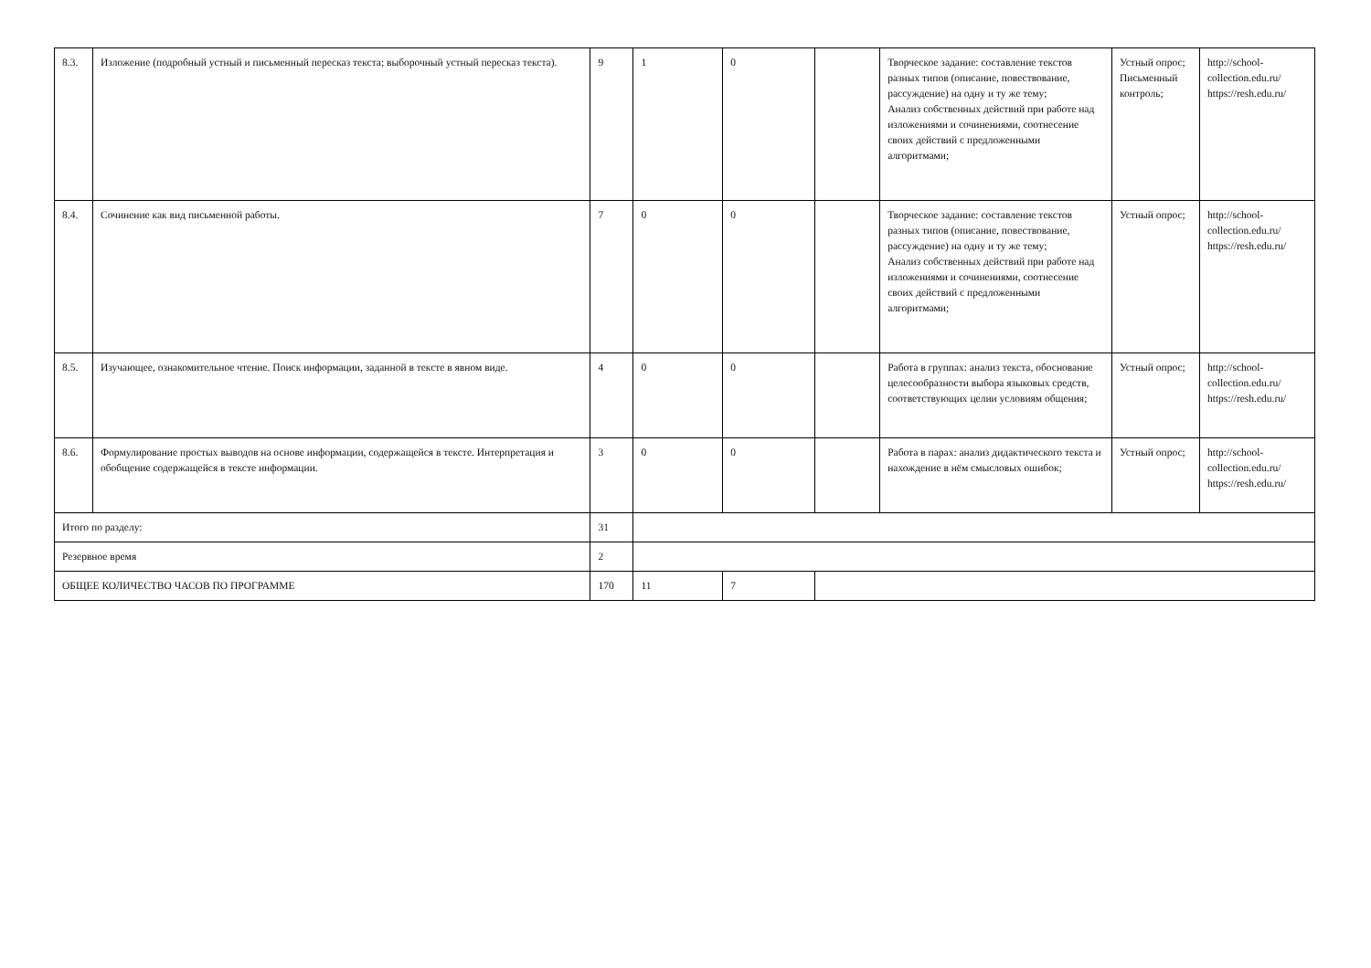| 8.3. | Изложение (подробный устный и письменный пересказ текста; выборочный устный пересказ текста). | 9 | 1 | 0 | | Творческое задание: составление текстов разных типов (описание, повествование, рассуждение) на одну и ту же тему; Анализ собственных действий при работе над изложениями и сочинениями, соотнесение своих действий с предложенными алгоритмами; | Устный опрос; Письменный контроль; | http://school-collection.edu.ru/ https://resh.edu.ru/ |
| 8.4. | Сочинение как вид письменной работы. | 7 | 0 | 0 | | Творческое задание: составление текстов разных типов (описание, повествование, рассуждение) на одну и ту же тему; Анализ собственных действий при работе над изложениями и сочинениями, соотнесение своих действий с предложенными алгоритмами; | Устный опрос; | http://school-collection.edu.ru/ https://resh.edu.ru/ |
| 8.5. | Изучающее, ознакомительное чтение. Поиск информации, заданной в тексте в явном виде. | 4 | 0 | 0 | | Работа в группах: анализ текста, обоснование целесообразности выбора языковых средств, соответствующих целии условиям общения; | Устный опрос; | http://school-collection.edu.ru/ https://resh.edu.ru/ |
| 8.6. | Формулирование простых выводов на основе информации, содержащейся в тексте. Интерпретация и обобщение содержащейся в тексте информации. | 3 | 0 | 0 | | Работа в парах: анализ дидактического текста и нахождение в нём смысловых ошибок; | Устный опрос; | http://school-collection.edu.ru/ https://resh.edu.ru/ |
| Итого по разделу: | | 31 | | | | | | |
| Резервное время | | 2 | | | | | | |
| ОБЩЕЕ КОЛИЧЕСТВО ЧАСОВ ПО ПРОГРАММЕ | | 170 | 11 | 7 | | | | |